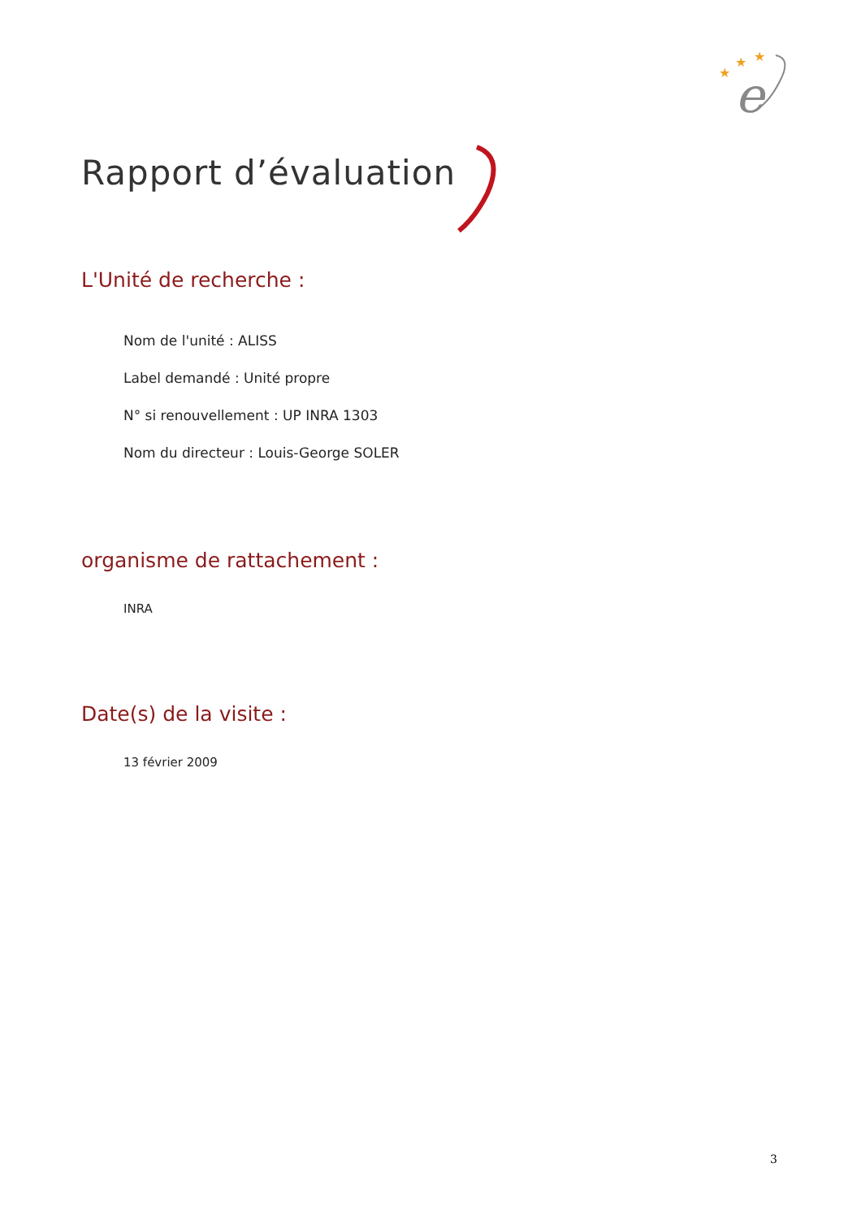★
★
★
e
Rapport d’évaluation
L'Unité de recherche :
Nom de l'unité : ALISS
Label demandé : Unité propre
N° si renouvellement : UP INRA 1303
Nom du directeur : Louis-George SOLER
organisme de rattachement :
INRA
Date(s) de la visite :
13 février 2009
3